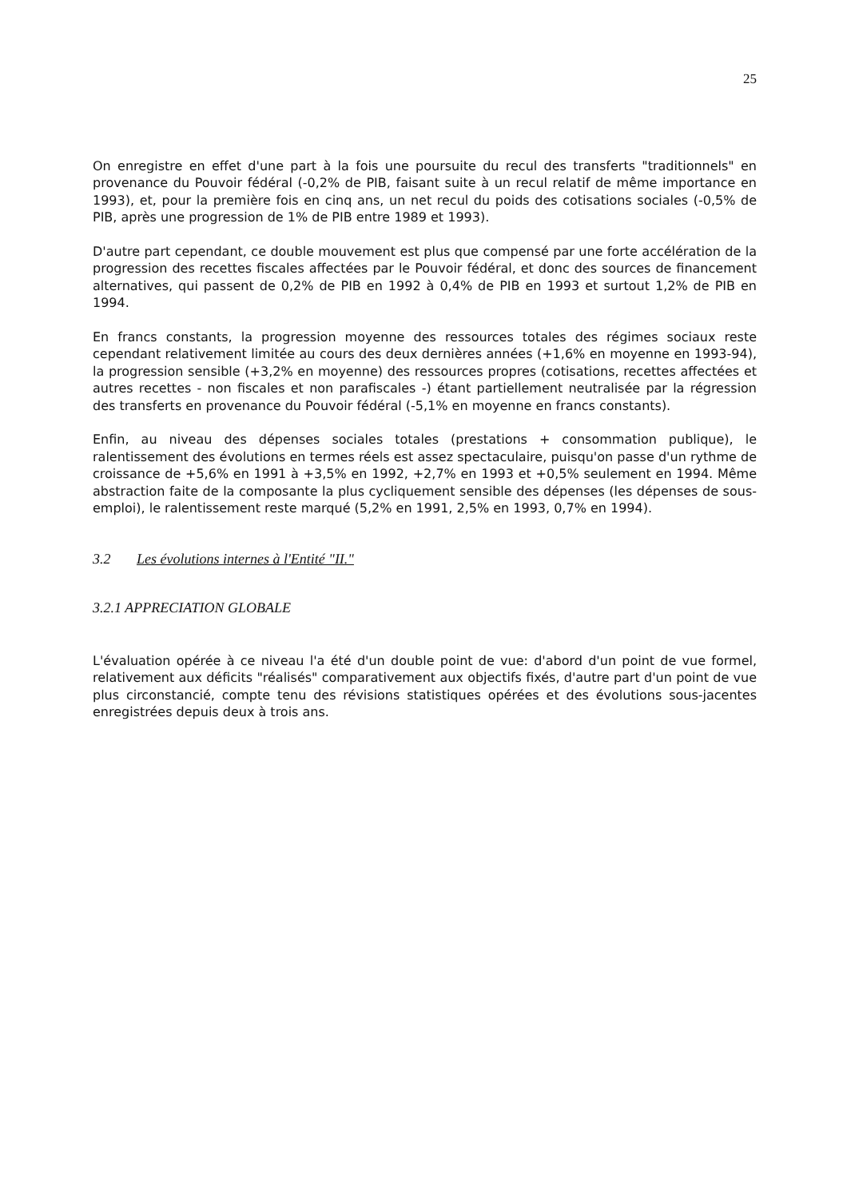25
On enregistre en effet d'une part à la fois une poursuite du recul des transferts "traditionnels" en provenance du Pouvoir fédéral (-0,2% de PIB, faisant suite à un recul relatif de même importance en 1993), et, pour la première fois en cinq ans, un net recul du poids des cotisations sociales (-0,5% de PIB, après une progression de 1% de PIB entre 1989 et 1993).
D'autre part cependant, ce double mouvement est plus que compensé par une forte accélération de la progression des recettes fiscales affectées par le Pouvoir fédéral, et donc des sources de financement alternatives, qui passent de 0,2% de PIB en 1992 à 0,4% de PIB en 1993 et surtout 1,2% de PIB en 1994.
En francs constants, la progression moyenne des ressources totales des régimes sociaux reste cependant relativement limitée au cours des deux dernières années (+1,6% en moyenne en 1993-94), la progression sensible (+3,2% en moyenne) des ressources propres (cotisations, recettes affectées et autres recettes - non fiscales et non parafiscales -) étant partiellement neutralisée par la régression des transferts en provenance du Pouvoir fédéral (-5,1% en moyenne en francs constants).
Enfin, au niveau des dépenses sociales totales (prestations + consommation publique), le ralentissement des évolutions en termes réels est assez spectaculaire, puisqu'on passe d'un rythme de croissance de +5,6% en 1991 à +3,5% en 1992, +2,7% en 1993 et +0,5% seulement en 1994. Même abstraction faite de la composante la plus cycliquement sensible des dépenses (les dépenses de sous-emploi), le ralentissement reste marqué (5,2% en 1991, 2,5% en 1993, 0,7% en 1994).
3.2 Les évolutions internes à l'Entité "II."
3.2.1 APPRECIATION GLOBALE
L'évaluation opérée à ce niveau l'a été d'un double point de vue: d'abord d'un point de vue formel, relativement aux déficits "réalisés" comparativement aux objectifs fixés, d'autre part d'un point de vue plus circonstancié, compte tenu des révisions statistiques opérées et des évolutions sous-jacentes enregistrées depuis deux à trois ans.